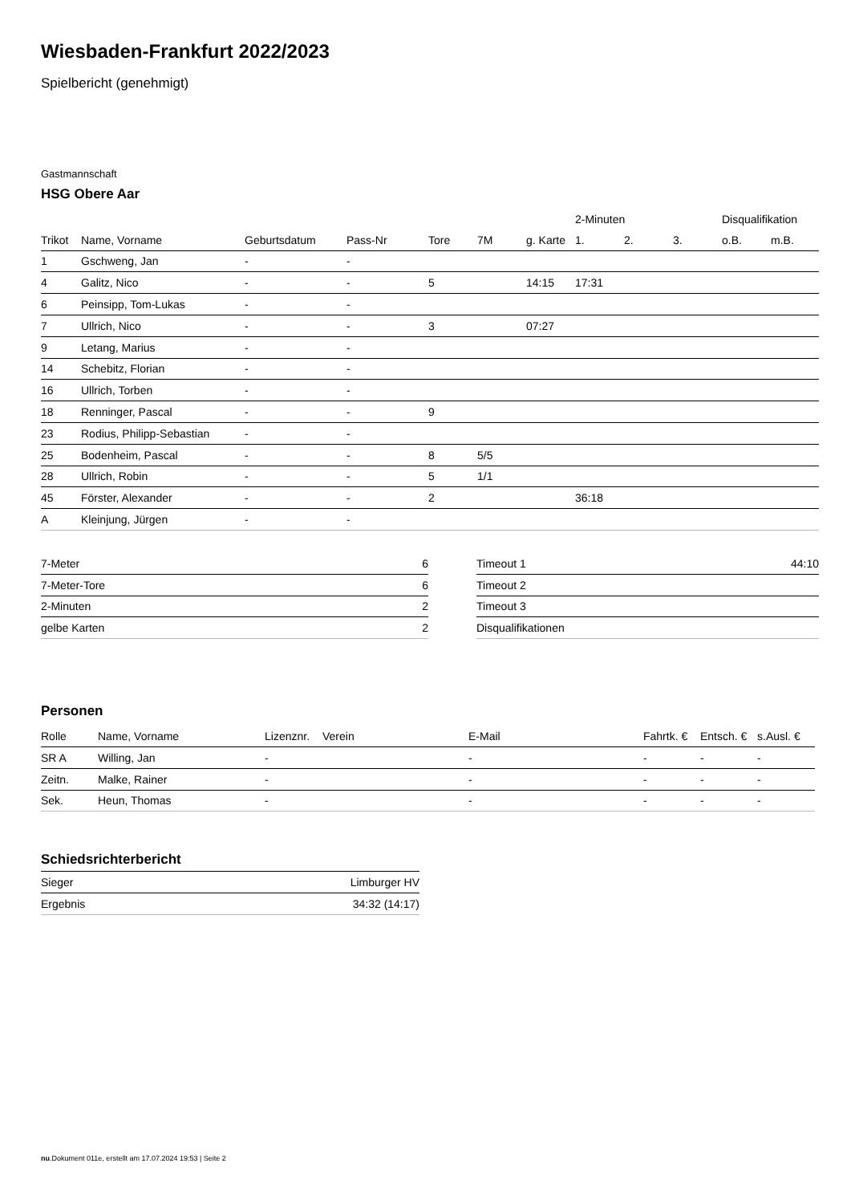Wiesbaden-Frankfurt 2022/2023
Spielbericht (genehmigt)
Gastmannschaft
HSG Obere Aar
| | | | | | | | 2-Minuten | | | Disqualifikation | |
| --- | --- | --- | --- | --- | --- | --- | --- | --- | --- | --- | --- |
| Trikot | Name, Vorname | Geburtsdatum | Pass-Nr | Tore | 7M | g. Karte | 1. | 2. | 3. | o.B. | m.B. |
| 1 | Gschweng, Jan | - | - | | | | | | | | |
| 4 | Galitz, Nico | - | - | 5 | | 14:15 | 17:31 | | | | |
| 6 | Peinsipp, Tom-Lukas | - | - | | | | | | | | |
| 7 | Ullrich, Nico | - | - | 3 | | 07:27 | | | | | |
| 9 | Letang, Marius | - | - | | | | | | | | |
| 14 | Schebitz, Florian | - | - | | | | | | | | |
| 16 | Ullrich, Torben | - | - | | | | | | | | |
| 18 | Renninger, Pascal | - | - | 9 | | | | | | | |
| 23 | Rodius, Philipp-Sebastian | - | - | | | | | | | | |
| 25 | Bodenheim, Pascal | - | - | 8 | 5/5 | | | | | | |
| 28 | Ullrich, Robin | - | - | 5 | 1/1 | | | | | | |
| 45 | Förster, Alexander | - | - | 2 | | | 36:18 | | | | |
| A | Kleinjung, Jürgen | - | - | | | | | | | | |
| 7-Meter | 6 |
| 7-Meter-Tore | 6 |
| 2-Minuten | 2 |
| gelbe Karten | 2 |
| Timeout 1 | 44:10 |
| Timeout 2 | |
| Timeout 3 | |
| Disqualifikationen | |
Personen
| Rolle | Name, Vorname | Lizenznr. | Verein | E-Mail | Fahrtk. € | Entsch. € | s.Ausl. € |
| --- | --- | --- | --- | --- | --- | --- | --- |
| SR A | Willing, Jan | - | | - | - | - | - |
| Zeitn. | Malke, Rainer | - | | - | - | - | - |
| Sek. | Heun, Thomas | - | | - | - | - | - |
Schiedsrichterbericht
| Sieger | Limburger HV |
| Ergebnis | 34:32 (14:17) |
nu.Dokument 011e, erstellt am 17.07.2024 19:53 | Seite 2